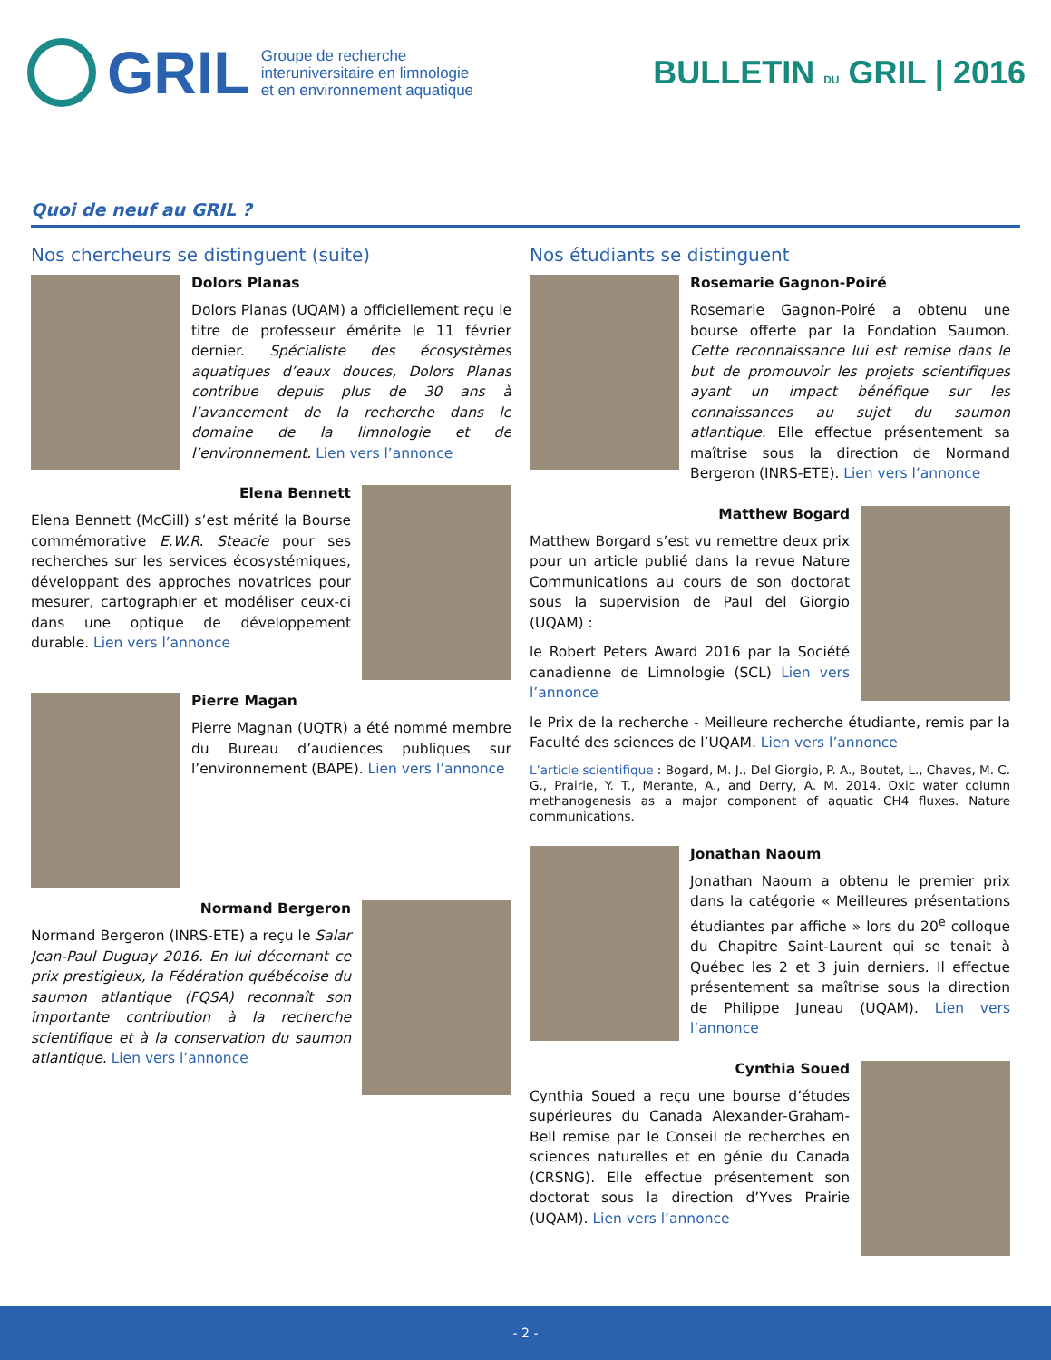GRIL
Groupe de recherche
interuniversitaire en limnologie
et en environnement aquatique
BULLETIN DU GRIL | 2016
Quoi de neuf au GRIL ?
Nos chercheurs se distinguent (suite)
Dolors Planas
Dolors Planas (UQAM) a officiellement reçu le titre de professeur émérite le 11 février dernier. Spécialiste des écosystèmes aquatiques d’eaux douces, Dolors Planas contribue depuis plus de 30 ans à l’avancement de la recherche dans le domaine de la limnologie et de l’environnement. Lien vers l’annonce
Elena Bennett
Elena Bennett (McGill) s’est mérité la Bourse commémorative E.W.R. Steacie pour ses recherches sur les services écosystémiques, développant des approches novatrices pour mesurer, cartographier et modéliser ceux-ci dans une optique de développement durable. Lien vers l’annonce
Pierre Magan
Pierre Magnan (UQTR) a été nommé membre du Bureau d’audiences publiques sur l’environnement (BAPE). Lien vers l’annonce
Normand Bergeron
Normand Bergeron (INRS-ETE) a reçu le Salar Jean-Paul Duguay 2016. En lui décernant ce prix prestigieux, la Fédération québécoise du saumon atlantique (FQSA) reconnaît son importante contribution à la recherche scientifique et à la conservation du saumon atlantique. Lien vers l’annonce
Nos étudiants se distinguent
Rosemarie Gagnon-Poiré
Rosemarie Gagnon-Poiré a obtenu une bourse offerte par la Fondation Saumon. Cette reconnaissance lui est remise dans le but de promouvoir les projets scientifiques ayant un impact bénéfique sur les connaissances au sujet du saumon atlantique. Elle effectue présentement sa maîtrise sous la direction de Normand Bergeron (INRS-ETE). Lien vers l’annonce
Matthew Bogard
Matthew Borgard s’est vu remettre deux prix pour un article publié dans la revue Nature Communications au cours de son doctorat sous la supervision de Paul del Giorgio (UQAM) :
le Robert Peters Award 2016 par la Société canadienne de Limnologie (SCL) Lien vers l’annonce
le Prix de la recherche - Meilleure recherche étudiante, remis par la Faculté des sciences de l’UQAM. Lien vers l’annonce
L’article scientifique : Bogard, M. J., Del Giorgio, P. A., Boutet, L., Chaves, M. C. G., Prairie, Y. T., Merante, A., and Derry, A. M. 2014. Oxic water column methanogenesis as a major component of aquatic CH4 fluxes. Nature communications.
Jonathan Naoum
Jonathan Naoum a obtenu le premier prix dans la catégorie « Meilleures présentations étudiantes par affiche » lors du 20<sup>e</sup> colloque du Chapitre Saint-Laurent qui se tenait à Québec les 2 et 3 juin derniers. Il effectue présentement sa maîtrise sous la direction de Philippe Juneau (UQAM). Lien vers l’annonce
Cynthia Soued
Cynthia Soued a reçu une bourse d’études supérieures du Canada Alexander-Graham-Bell remise par le Conseil de recherches en sciences naturelles et en génie du Canada (CRSNG). Elle effectue présentement son doctorat sous la direction d’Yves Prairie (UQAM). Lien vers l’annonce
- 2 -